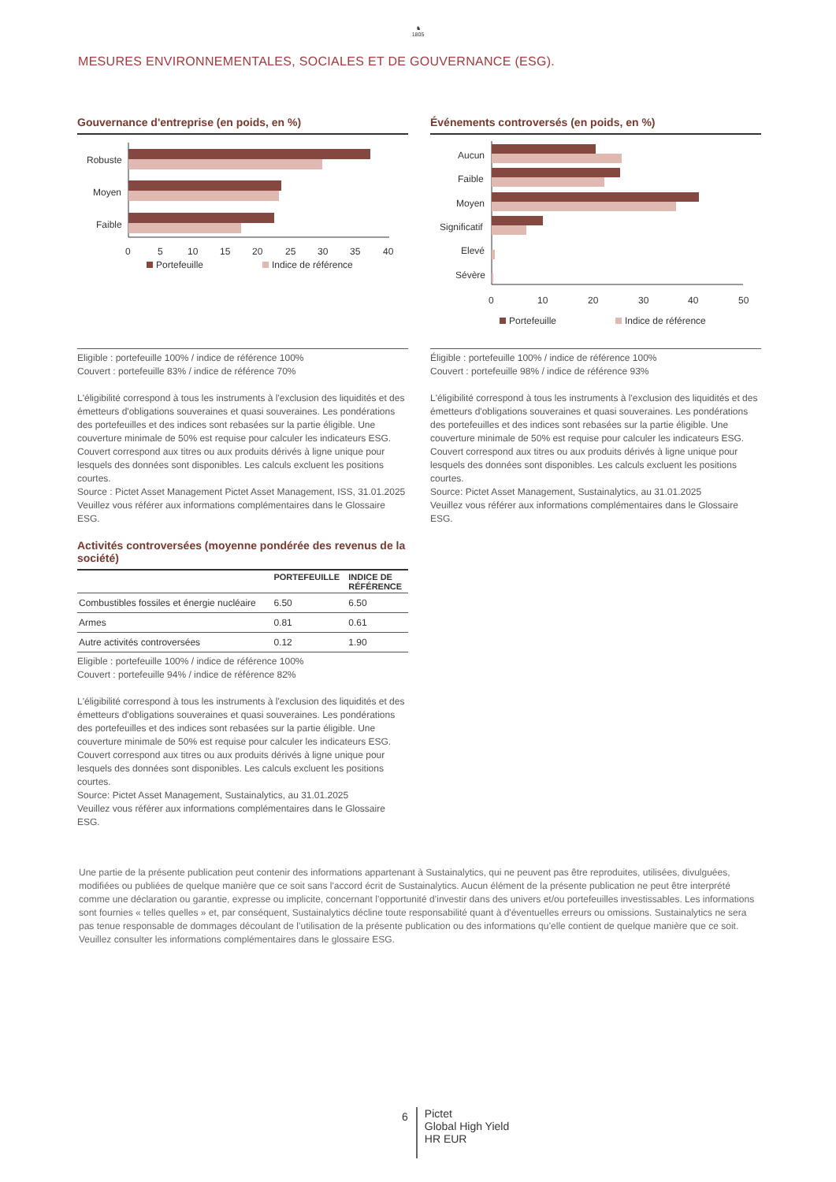♞
1805
MESURES ENVIRONNEMENTALES, SOCIALES ET DE GOUVERNANCE (ESG).
Gouvernance d'entreprise (en poids, en %)
Robuste
Moyen
Faible
0
5
10
15
20
25
30
35
40
Portefeuille
Indice de référence
Eligible : portefeuille 100% / indice de référence 100%
Couvert : portefeuille 83% / indice de référence 70%
L'éligibilité correspond à tous les instruments à l'exclusion des liquidités et des émetteurs d'obligations souveraines et quasi souveraines. Les pondérations des portefeuilles et des indices sont rebasées sur la partie éligible. Une couverture minimale de 50% est requise pour calculer les indicateurs ESG. Couvert correspond aux titres ou aux produits dérivés à ligne unique pour lesquels des données sont disponibles. Les calculs excluent les positions courtes.
Source : Pictet Asset Management Pictet Asset Management, ISS, 31.01.2025
Veuillez vous référer aux informations complémentaires dans le Glossaire ESG.
Activités controversées (moyenne pondérée des revenus de la société)
| | PORTEFEUILLE | INDICE DE RÉFÉRENCE |
| --- | --- | --- |
| Combustibles fossiles et énergie nucléaire | 6.50 | 6.50 |
| Armes | 0.81 | 0.61 |
| Autre activités controversées | 0.12 | 1.90 |
Eligible : portefeuille 100% / indice de référence 100%
Couvert : portefeuille 94% / indice de référence 82%
L'éligibilité correspond à tous les instruments à l'exclusion des liquidités et des émetteurs d'obligations souveraines et quasi souveraines. Les pondérations des portefeuilles et des indices sont rebasées sur la partie éligible. Une couverture minimale de 50% est requise pour calculer les indicateurs ESG. Couvert correspond aux titres ou aux produits dérivés à ligne unique pour lesquels des données sont disponibles. Les calculs excluent les positions courtes.
Source: Pictet Asset Management, Sustainalytics, au 31.01.2025
Veuillez vous référer aux informations complémentaires dans le Glossaire ESG.
Événements controversés (en poids, en %)
Aucun
Faible
Moyen
Significatif
Elevé
Sévère
0
10
20
30
40
50
Portefeuille
Indice de référence
Éligible : portefeuille 100% / indice de référence 100%
Couvert : portefeuille 98% / indice de référence 93%
L'éligibilité correspond à tous les instruments à l'exclusion des liquidités et des émetteurs d'obligations souveraines et quasi souveraines. Les pondérations des portefeuilles et des indices sont rebasées sur la partie éligible. Une couverture minimale de 50% est requise pour calculer les indicateurs ESG. Couvert correspond aux titres ou aux produits dérivés à ligne unique pour lesquels des données sont disponibles. Les calculs excluent les positions courtes.
Source: Pictet Asset Management, Sustainalytics, au 31.01.2025
Veuillez vous référer aux informations complémentaires dans le Glossaire ESG.
Une partie de la présente publication peut contenir des informations appartenant à Sustainalytics, qui ne peuvent pas être reproduites, utilisées, divulguées, modifiées ou publiées de quelque manière que ce soit sans l'accord écrit de Sustainalytics. Aucun élément de la présente publication ne peut être interprété comme une déclaration ou garantie, expresse ou implicite, concernant l’opportunité d’investir dans des univers et/ou portefeuilles investissables. Les informations sont fournies « telles quelles » et, par conséquent, Sustainalytics décline toute responsabilité quant à d'éventuelles erreurs ou omissions. Sustainalytics ne sera pas tenue responsable de dommages découlant de l’utilisation de la présente publication ou des informations qu’elle contient de quelque manière que ce soit. Veuillez consulter les informations complémentaires dans le glossaire ESG.
6
Pictet
Global High Yield
HR EUR